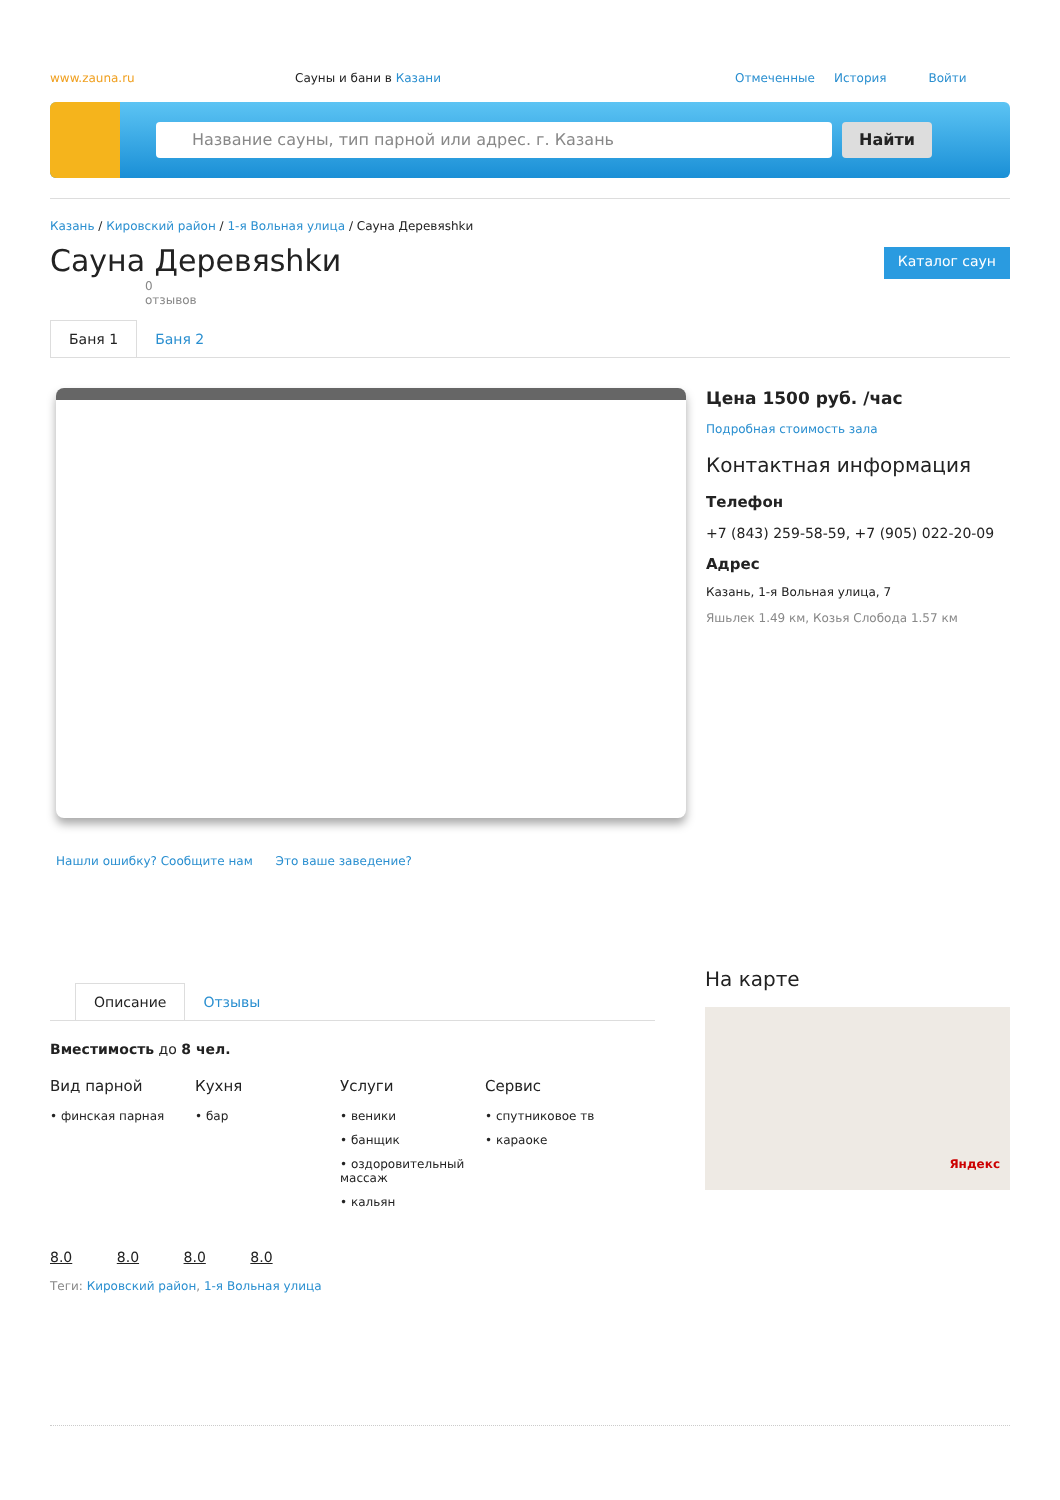www.zauna.ru Сауны и бани в Казани Отмеченные История Войти
Название сауны, тип парной или адрес. г. Казань Найти
Казань / Кировский район / 1-я Вольная улица / Сауна Деревяshkи
Сауна Деревяshkи
Каталог саун
0
отзывов
Баня 1 Баня 2
Нашли ошибку? Сообщите нам Это ваше заведение?
Цена 1500 руб. /час
Подробная стоимость зала
Контактная информация
Телефон
+7 (843) 259-58-59, +7 (905) 022-20-09
Адрес
Казань, 1-я Вольная улица, 7
Яшьлек 1.49 км, Козья Слобода 1.57 км
Описание Отзывы
Вместимость до 8 чел.
Вид парной
• финская парная
Кухня
• бар
Услуги
• веники
• банщик
• оздоровительный массаж
• кальян
Сервис
• спутниковое тв
• караоке
8.0 8.0 8.0 8.0
Теги: Кировский район, 1-я Вольная улица
На карте
Яндекс